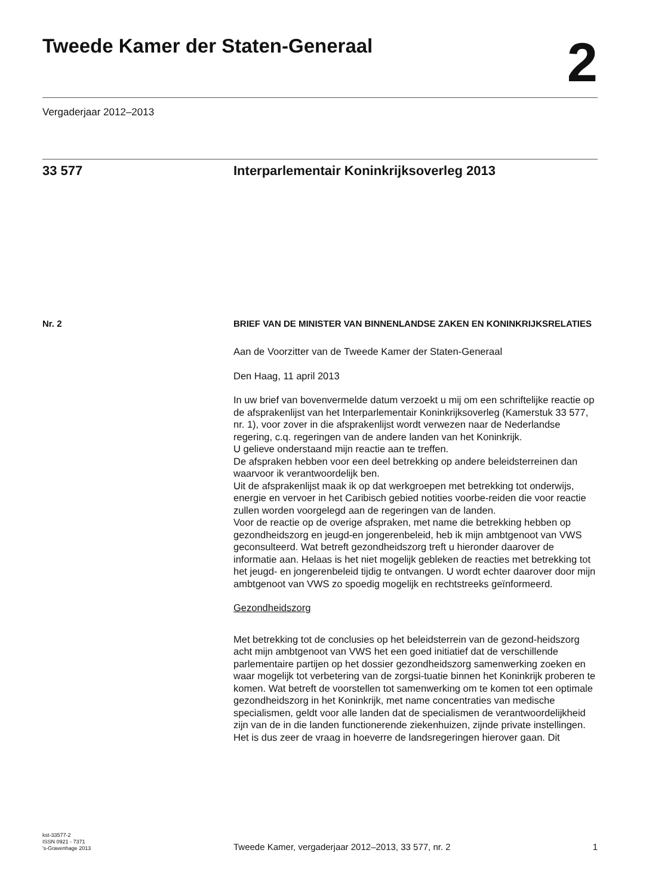Tweede Kamer der Staten-Generaal
2
Vergaderjaar 2012–2013
33 577 Interparlementair Koninkrijksoverleg 2013
Nr. 2
BRIEF VAN DE MINISTER VAN BINNENLANDSE ZAKEN EN KONINKRIJKSRELATIES
Aan de Voorzitter van de Tweede Kamer der Staten-Generaal
Den Haag, 11 april 2013
In uw brief van bovenvermelde datum verzoekt u mij om een schriftelijke reactie op de afsprakenlijst van het Interparlementair Koninkrijksoverleg (Kamerstuk 33 577, nr. 1), voor zover in die afsprakenlijst wordt verwezen naar de Nederlandse regering, c.q. regeringen van de andere landen van het Koninkrijk.
U gelieve onderstaand mijn reactie aan te treffen.
De afspraken hebben voor een deel betrekking op andere beleidsterreinen dan waarvoor ik verantwoordelijk ben.
Uit de afsprakenlijst maak ik op dat werkgroepen met betrekking tot onderwijs, energie en vervoer in het Caribisch gebied notities voorbe-reiden die voor reactie zullen worden voorgelegd aan de regeringen van de landen.
Voor de reactie op de overige afspraken, met name die betrekking hebben op gezondheidszorg en jeugd-en jongerenbeleid, heb ik mijn ambtgenoot van VWS geconsulteerd. Wat betreft gezondheidszorg treft u hieronder daarover de informatie aan. Helaas is het niet mogelijk gebleken de reacties met betrekking tot het jeugd- en jongerenbeleid tijdig te ontvangen. U wordt echter daarover door mijn ambtgenoot van VWS zo spoedig mogelijk en rechtstreeks geïnformeerd.
Gezondheidszorg
Met betrekking tot de conclusies op het beleidsterrein van de gezond-heidszorg acht mijn ambtgenoot van VWS het een goed initiatief dat de verschillende parlementaire partijen op het dossier gezondheidszorg samenwerking zoeken en waar mogelijk tot verbetering van de zorgsi-tuatie binnen het Koninkrijk proberen te komen. Wat betreft de voorstellen tot samenwerking om te komen tot een optimale gezondheidszorg in het Koninkrijk, met name concentraties van medische specialismen, geldt voor alle landen dat de specialismen de verantwoordelijkheid zijn van de in die landen functionerende ziekenhuizen, zijnde private instellingen. Het is dus zeer de vraag in hoeverre de landsregeringen hierover gaan. Dit
kst-33577-2
ISSN 0921 - 7371
's-Gravenhage 2013
Tweede Kamer, vergaderjaar 2012–2013, 33 577, nr. 2
1